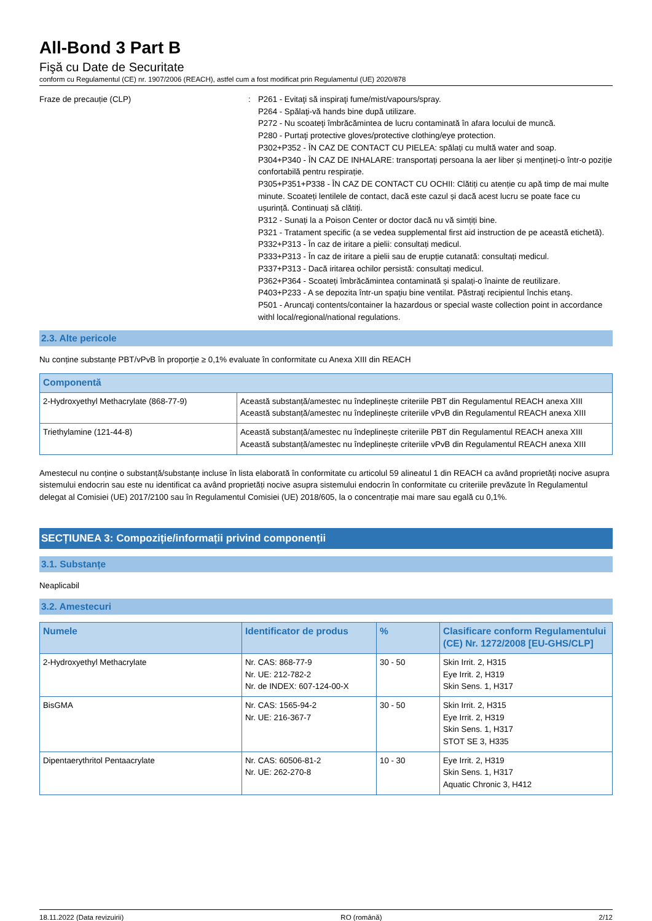All-Bond 3 Part B
Fişă cu Date de Securitate
conform cu Regulamentul (CE) nr. 1907/2006 (REACH), astfel cum a fost modificat prin Regulamentul (UE) 2020/878
Fraze de precauție (CLP) : P261 - Evitaţi să inspiraţi fume/mist/vapours/spray.
P264 - Spălaţi-vă hands bine după utilizare.
P272 - Nu scoateţi îmbrăcămintea de lucru contaminată în afara locului de muncă.
P280 - Purtaţi protective gloves/protective clothing/eye protection.
P302+P352 - ÎN CAZ DE CONTACT CU PIELEA: spălați cu multă water and soap.
P304+P340 - ÎN CAZ DE INHALARE: transportați persoana la aer liber și mențineți-o într-o poziție confortabilă pentru respirație.
P305+P351+P338 - ÎN CAZ DE CONTACT CU OCHII: Clătiți cu atenție cu apă timp de mai multe minute. Scoateți lentilele de contact, dacă este cazul și dacă acest lucru se poate face cu ușurință. Continuați să clătiți.
P312 - Sunați la a Poison Center or doctor dacă nu vă simțiți bine.
P321 - Tratament specific (a se vedea supplemental first aid instruction de pe această etichetă).
P332+P313 - În caz de iritare a pielii: consultați medicul.
P333+P313 - În caz de iritare a pielii sau de erupție cutanată: consultați medicul.
P337+P313 - Dacă iritarea ochilor persistă: consultați medicul.
P362+P364 - Scoateți îmbrăcămintea contaminată și spalați-o înainte de reutilizare.
P403+P233 - A se depozita într-un spaţiu bine ventilat. Păstraţi recipientul închis etanş.
P501 - Aruncaţi contents/container la hazardous or special waste collection point in accordance withl local/regional/national regulations.
2.3. Alte pericole
Nu conține substanțe PBT/vPvB în proporție ≥ 0,1% evaluate în conformitate cu Anexa XIII din REACH
| Componentă | |
| --- | --- |
| 2-Hydroxyethyl Methacrylate (868-77-9) | Această substanță/amestec nu îndeplinește criteriile PBT din Regulamentul REACH anexa XIII Această substanță/amestec nu îndeplinește criteriile vPvB din Regulamentul REACH anexa XIII |
| Triethylamine (121-44-8) | Această substanță/amestec nu îndeplinește criteriile PBT din Regulamentul REACH anexa XIII Această substanță/amestec nu îndeplinește criteriile vPvB din Regulamentul REACH anexa XIII |
Amestecul nu conține o substanță/substanțe incluse în lista elaborată în conformitate cu articolul 59 alineatul 1 din REACH ca având proprietăți nocive asupra sistemului endocrin sau este nu identificat ca având proprietăți nocive asupra sistemului endocrin în conformitate cu criteriile prevăzute în Regulamentul delegat al Comisiei (UE) 2017/2100 sau în Regulamentul Comisiei (UE) 2018/605, la o concentrație mai mare sau egală cu 0,1%.
SECȚIUNEA 3: Compoziție/informații privind componenții
3.1. Substanțe
Neaplicabil
3.2. Amestecuri
| Numele | Identificator de produs | % | Clasificare conform Regulamentului (CE) Nr. 1272/2008 [EU-GHS/CLP] |
| --- | --- | --- | --- |
| 2-Hydroxyethyl Methacrylate | Nr. CAS: 868-77-9 Nr. UE: 212-782-2 Nr. de INDEX: 607-124-00-X | 30 - 50 | Skin Irrit. 2, H315 Eye Irrit. 2, H319 Skin Sens. 1, H317 |
| BisGMA | Nr. CAS: 1565-94-2 Nr. UE: 216-367-7 | 30 - 50 | Skin Irrit. 2, H315 Eye Irrit. 2, H319 Skin Sens. 1, H317 STOT SE 3, H335 |
| Dipentaerythritol Pentaacrylate | Nr. CAS: 60506-81-2 Nr. UE: 262-270-8 | 10 - 30 | Eye Irrit. 2, H319 Skin Sens. 1, H317 Aquatic Chronic 3, H412 |
18.11.2022 (Data revizuirii) RO (română) 2/12